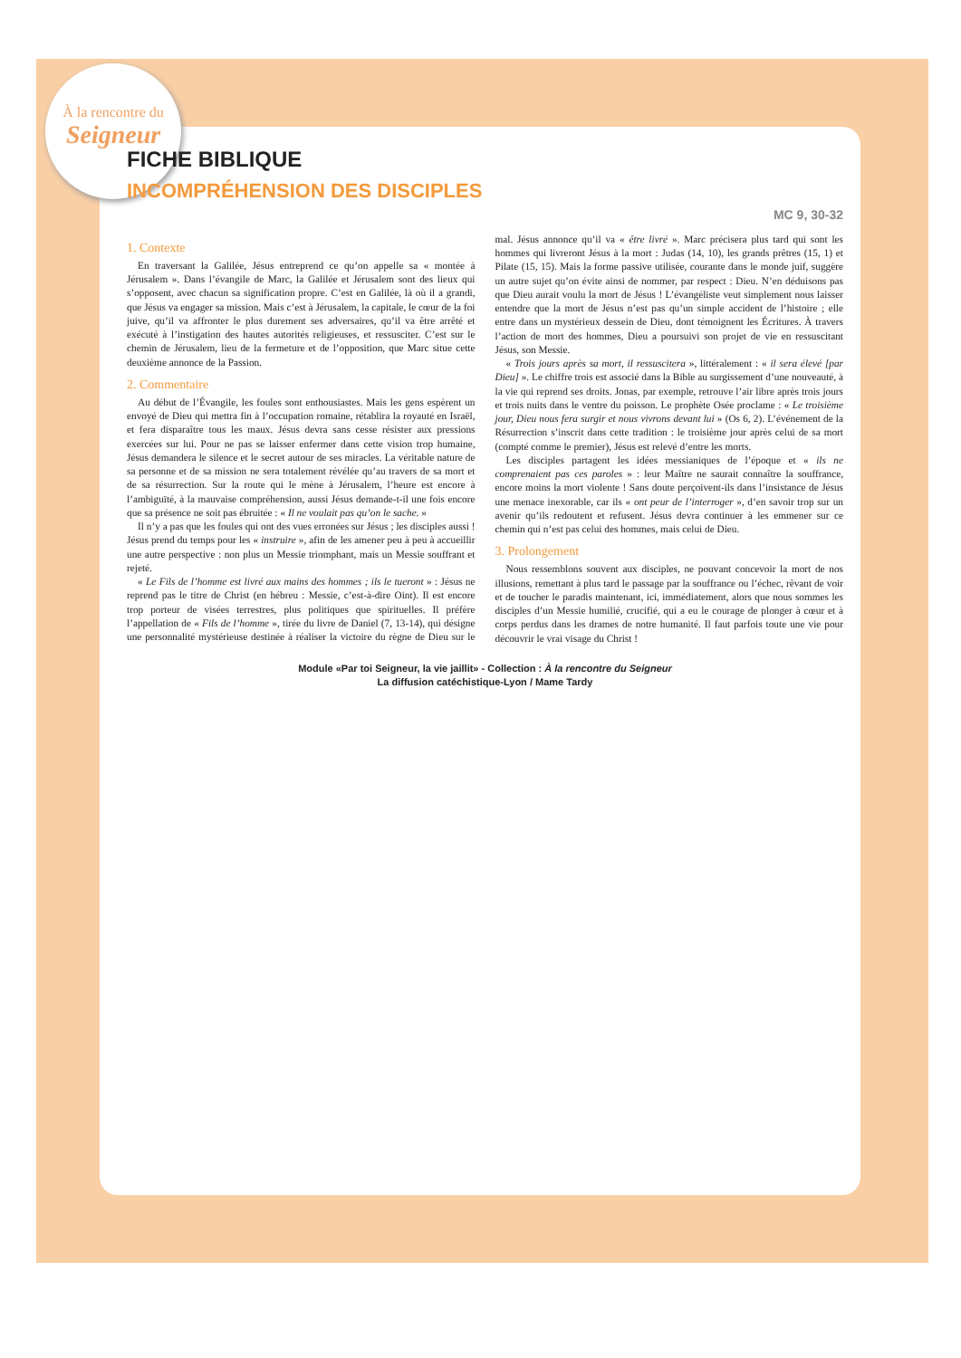À la rencontre du
Seigneur
FICHE BIBLIQUE
INCOMPRÉHENSION DES DISCIPLES
MC 9, 30-32
1. Contexte
En traversant la Galilée, Jésus entreprend ce qu’on appelle sa « montée à Jérusalem ». Dans l’évangile de Marc, la Galilée et Jérusalem sont des lieux qui s’opposent, avec chacun sa signification propre. C’est en Galilée, là où il a grandi, que Jésus va engager sa mission. Mais c’est à Jérusalem, la capitale, le cœur de la foi juive, qu’il va affronter le plus durement ses adversaires, qu’il va être arrêté et exécuté à l’instigation des hautes autorités religieuses, et ressusciter. C’est sur le chemin de Jérusalem, lieu de la fermeture et de l’opposition, que Marc situe cette deuxième annonce de la Passion.
2. Commentaire
Au début de l’Évangile, les foules sont enthousiastes. Mais les gens espèrent un envoyé de Dieu qui mettra fin à l’occupation romaine, rétablira la royauté en Israël, et fera disparaître tous les maux. Jésus devra sans cesse résister aux pressions exercées sur lui. Pour ne pas se laisser enfermer dans cette vision trop humaine, Jésus demandera le silence et le secret autour de ses miracles. La véritable nature de sa personne et de sa mission ne sera totalement révélée qu’au travers de sa mort et de sa résurrection. Sur la route qui le mène à Jérusalem, l’heure est encore à l’ambiguïté, à la mauvaise compréhension, aussi Jésus demande-t-il une fois encore que sa présence ne soit pas ébruitée : « Il ne voulait pas qu’on le sache. »
Il n’y a pas que les foules qui ont des vues erronées sur Jésus ; les disciples aussi ! Jésus prend du temps pour les « instruire », afin de les amener peu à peu à accueillir une autre perspective : non plus un Messie triomphant, mais un Messie souffrant et rejeté.
« Le Fils de l’homme est livré aux mains des hommes ; ils le tueront » : Jésus ne reprend pas le titre de Christ (en hébreu : Messie, c’est-à-dire Oint). Il est encore trop porteur de visées terrestres, plus politiques que spirituelles. Il préfère l’appellation de « Fils de l’homme », tirée du livre de Daniel (7, 13-14), qui désigne une personnalité mystérieuse destinée à réaliser la victoire du règne de Dieu sur le mal. Jésus annonce qu’il va « être livré ». Marc précisera plus tard qui sont les hommes qui livreront Jésus à la mort : Judas (14, 10), les grands prêtres (15, 1) et Pilate (15, 15). Mais la forme passive utilisée, courante dans le monde juif, suggère un autre sujet qu’on évite ainsi de nommer, par respect : Dieu. N’en déduisons pas que Dieu aurait voulu la mort de Jésus ! L’évangéliste veut simplement nous laisser entendre que la mort de Jésus n’est pas qu’un simple accident de l’histoire ; elle entre dans un mystérieux dessein de Dieu, dont témoignent les Écritures. À travers l’action de mort des hommes, Dieu a poursuivi son projet de vie en ressuscitant Jésus, son Messie.
« Trois jours après sa mort, il ressuscitera », littéralement : « il sera élevé [par Dieu] ». Le chiffre trois est associé dans la Bible au surgissement d’une nouveauté, à la vie qui reprend ses droits. Jonas, par exemple, retrouve l’air libre après trois jours et trois nuits dans le ventre du poisson. Le prophète Osée proclame : « Le troisième jour, Dieu nous fera surgir et nous vivrons devant lui » (Os 6, 2). L’événement de la Résurrection s’inscrit dans cette tradition : le troisième jour après celui de sa mort (compté comme le premier), Jésus est relevé d’entre les morts.
Les disciples partagent les idées messianiques de l’époque et « ils ne comprenaient pas ces paroles » : leur Maître ne saurait connaître la souffrance, encore moins la mort violente ! Sans doute perçoivent-ils dans l’insistance de Jésus une menace inexorable, car ils « ont peur de l’interroger », d’en savoir trop sur un avenir qu’ils redoutent et refusent. Jésus devra continuer à les emmener sur ce chemin qui n’est pas celui des hommes, mais celui de Dieu.
3. Prolongement
Nous ressemblons souvent aux disciples, ne pouvant concevoir la mort de nos illusions, remettant à plus tard le passage par la souffrance ou l’échec, rêvant de voir et de toucher le paradis maintenant, ici, immédiatement, alors que nous sommes les disciples d’un Messie humilié, crucifié, qui a eu le courage de plonger à cœur et à corps perdus dans les drames de notre humanité. Il faut parfois toute une vie pour découvrir le vrai visage du Christ !
Module «Par toi Seigneur, la vie jaillit» - Collection : À la rencontre du Seigneur
La diffusion catéchistique-Lyon / Mame Tardy